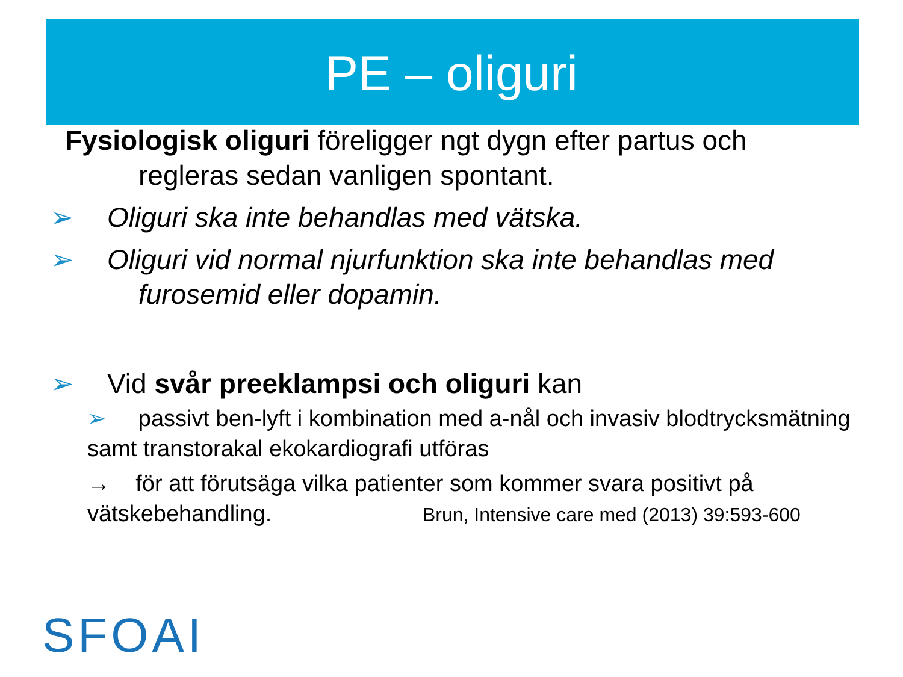PE – oliguri
Fysiologisk oliguri föreligger ngt dygn efter partus och
regleras sedan vanligen spontant.
➢ Oliguri ska inte behandlas med vätska.
➢ Oliguri vid normal njurfunktion ska inte behandlas med
furosemid eller dopamin.
➢ Vid svår preeklampsi och oliguri kan
➢ passivt ben-lyft i kombination med a-nål och invasiv blodtrycksmätning samt transtorakal ekokardiografi utföras
→ för att förutsäga vilka patienter som kommer svara positivt på vätskebehandling. Brun, Intensive care med (2013) 39:593-600
SFOAI